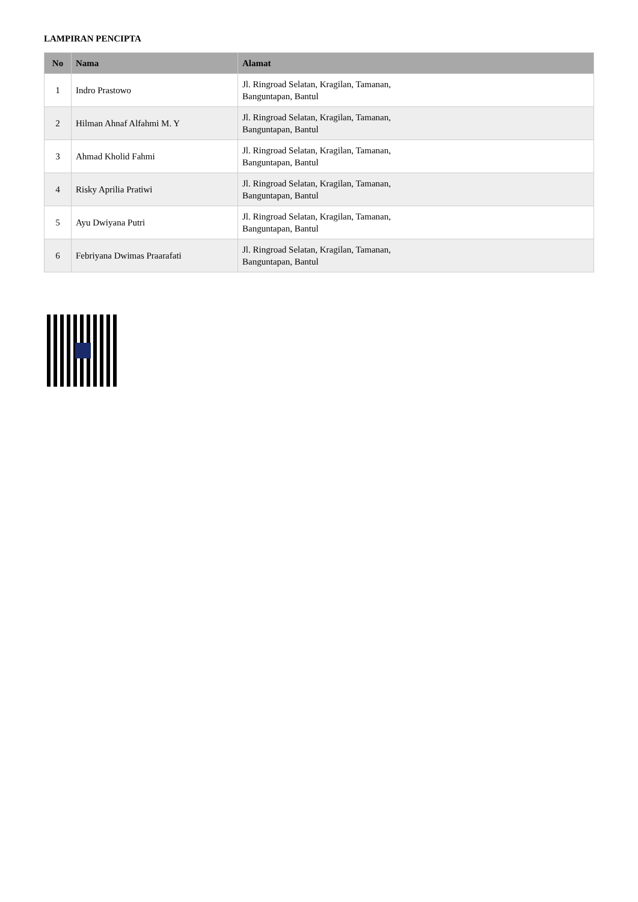LAMPIRAN PENCIPTA
| No | Nama | Alamat |
| --- | --- | --- |
| 1 | Indro Prastowo | Jl. Ringroad Selatan, Kragilan, Tamanan, Banguntapan, Bantul |
| 2 | Hilman Ahnaf Alfahmi M. Y | Jl. Ringroad Selatan, Kragilan, Tamanan, Banguntapan, Bantul |
| 3 | Ahmad Kholid Fahmi | Jl. Ringroad Selatan, Kragilan, Tamanan, Banguntapan, Bantul |
| 4 | Risky Aprilia Pratiwi | Jl. Ringroad Selatan, Kragilan, Tamanan, Banguntapan, Bantul |
| 5 | Ayu Dwiyana Putri | Jl. Ringroad Selatan, Kragilan, Tamanan, Banguntapan, Bantul |
| 6 | Febriyana Dwimas Praarafati | Jl. Ringroad Selatan, Kragilan, Tamanan, Banguntapan, Bantul |